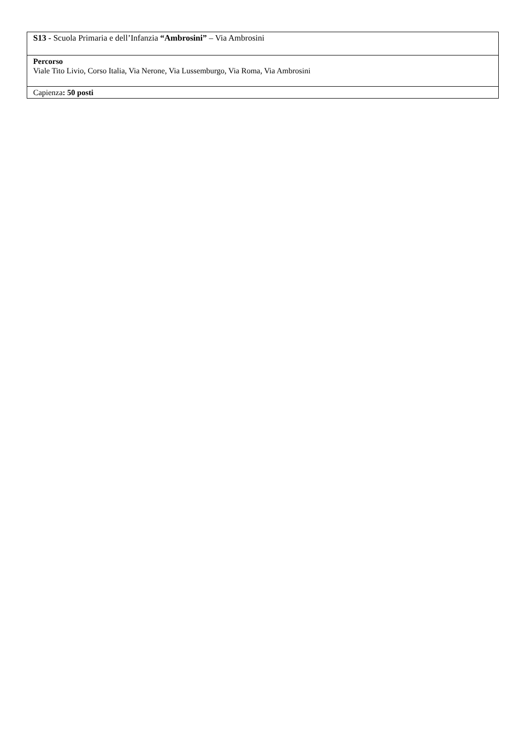| S13 - Scuola Primaria e dell’Infanzia “Ambrosini” – Via Ambrosini |
| Percorso Viale Tito Livio, Corso Italia, Via Nerone, Via Lussemburgo, Via Roma, Via Ambrosini |
| Capienza : 50 posti |